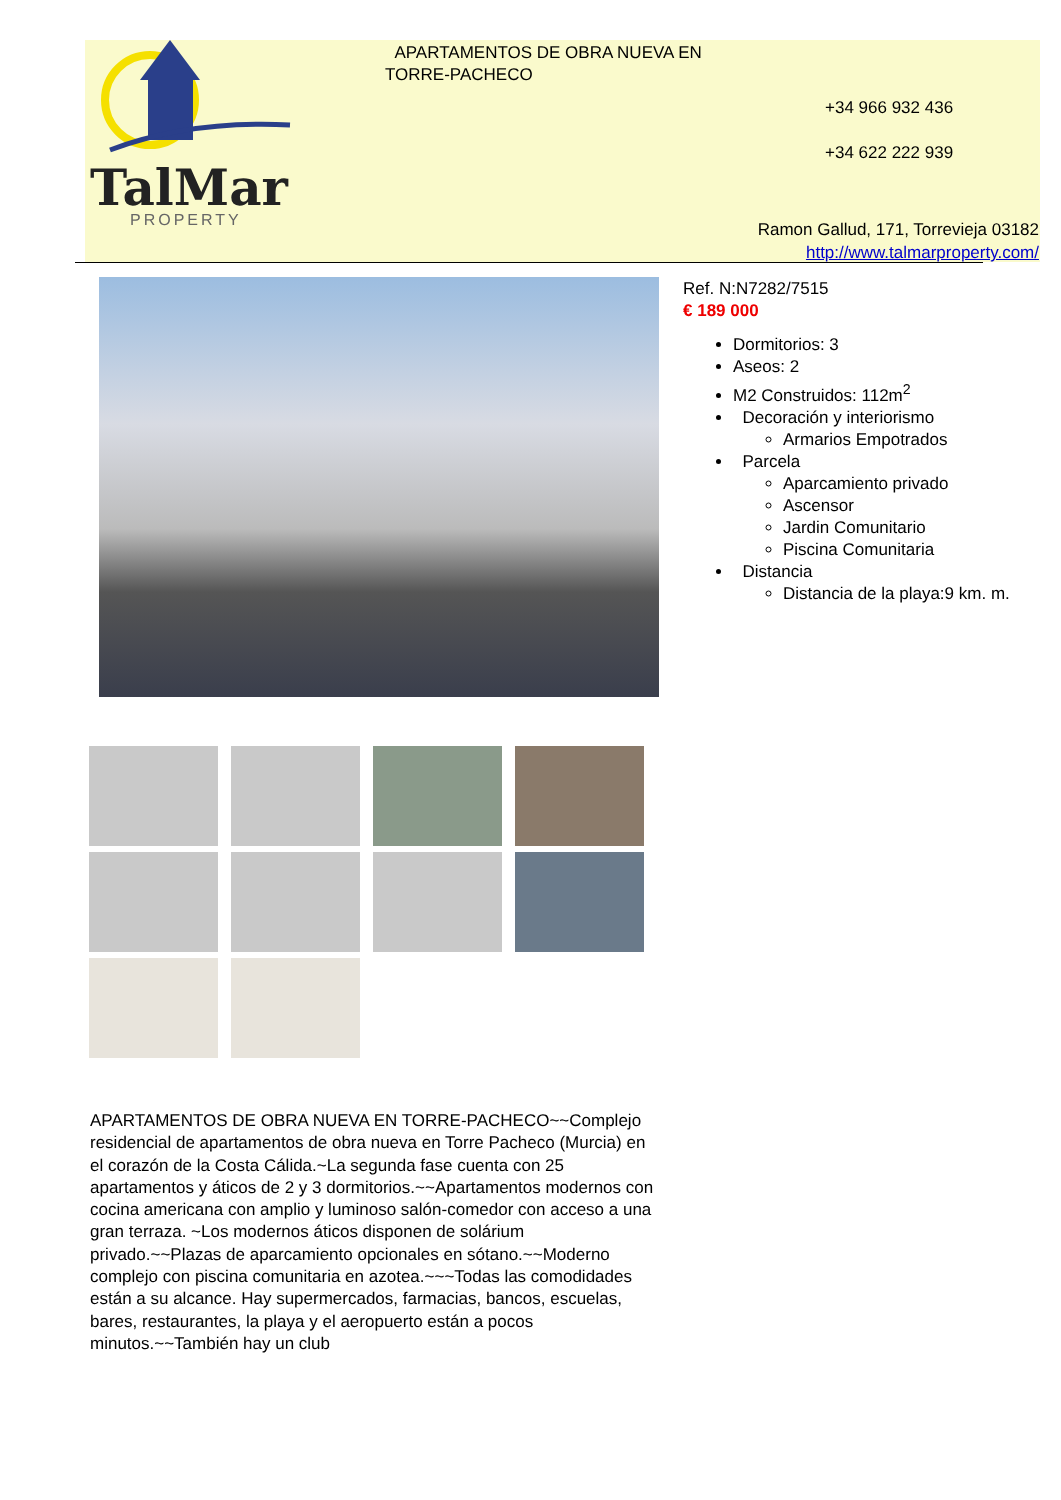TalMar
PROPERTY
APARTAMENTOS DE OBRA NUEVA EN TORRE-PACHECO
+34 966 932 436
+34 622 222 939
Ramon Gallud, 171, Torrevieja 03182
http://www.talmarproperty.com/
Ref. N:N7282/7515
€ 189 000
Dormitorios: 3
Aseos: 2
M2 Construidos: 112m<sup>2</sup>
Decoración y interiorismo
Armarios Empotrados
Parcela
Aparcamiento privado
Ascensor
Jardin Comunitario
Piscina Comunitaria
Distancia
Distancia de la playa:9 km. m.
APARTAMENTOS DE OBRA NUEVA EN TORRE-PACHECO~~Complejo residencial de apartamentos de obra nueva en Torre Pacheco (Murcia) en el corazón de la Costa Cálida.~La segunda fase cuenta con 25 apartamentos y áticos de 2 y 3 dormitorios.~~Apartamentos modernos con cocina americana con amplio y luminoso salón-comedor con acceso a una gran terraza. ~Los modernos áticos disponen de solárium privado.~~Plazas de aparcamiento opcionales en sótano.~~Moderno complejo con piscina comunitaria en azotea.~~~Todas las comodidades están a su alcance. Hay supermercados, farmacias, bancos, escuelas, bares, restaurantes, la playa y el aeropuerto están a pocos minutos.~~También hay un club